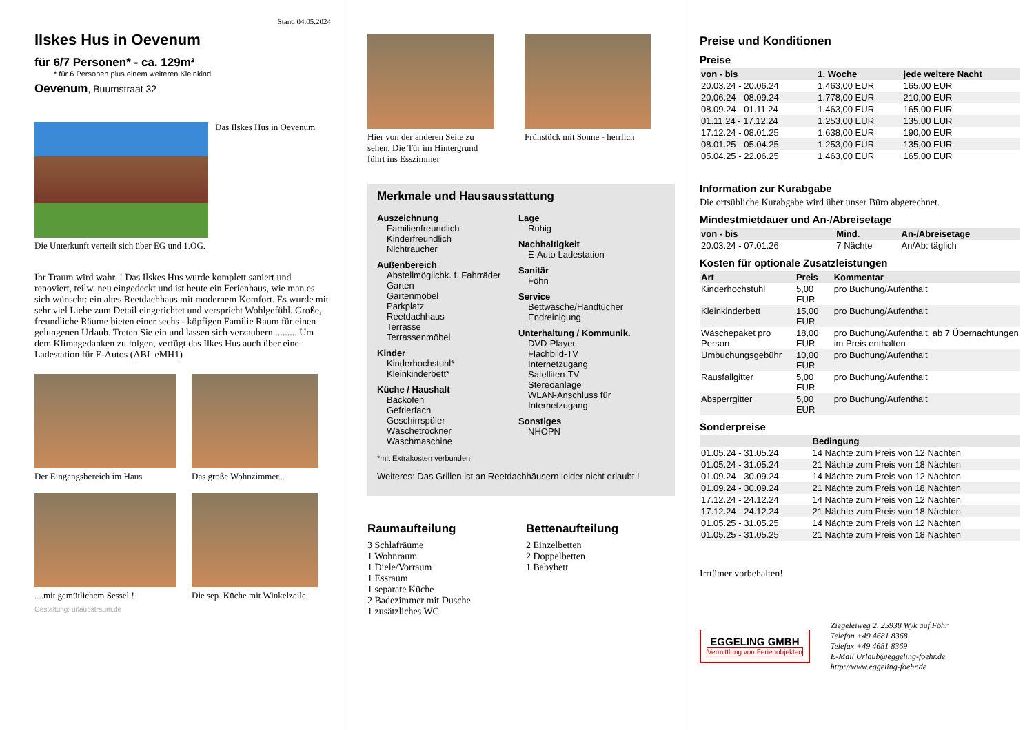Stand 04.05.2024
Ilskes Hus in Oevenum
für 6/7 Personen* - ca. 129m²
* für 6 Personen plus einem weiteren Kleinkind
Oevenum, Buurnstraat 32
Das Ilskes Hus in Oevenum
Die Unterkunft verteilt sich über EG und 1.OG.
Ihr Traum wird wahr. ! Das Ilskes Hus wurde komplett saniert und renoviert, teilw. neu eingedeckt und ist heute ein Ferienhaus, wie man es sich wünscht: ein altes Reetdachhaus mit modernem Komfort. Es wurde mit sehr viel Liebe zum Detail eingerichtet und verspricht Wohlgefühl. Große, freundliche Räume bieten einer sechs - köpfigen Familie Raum für einen gelungenen Urlaub. Treten Sie ein und lassen sich verzaubern.......... Um dem Klimagedanken zu folgen, verfügt das Ilkes Hus auch über eine Ladestation für E-Autos (ABL eMH1)
Der Eingangsbereich im Haus Das große Wohnzimmer...
....mit gemütlichem Sessel ! Die sep. Küche mit Winkelzeile
Gestaltung: urlaubstraum.de
Hier von der anderen Seite zu sehen. Die Tür im Hintergrund führt ins Esszimmer
Frühstück mit Sonne - herrlich
Merkmale und Hausausstattung
Auszeichnung
Familienfreundlich
Kinderfreundlich
Nichtraucher
Außenbereich
Abstellmöglichk. f. Fahrräder
Garten
Gartenmöbel
Parkplatz
Reetdachhaus
Terrasse
Terrassenmöbel
Kinder
Kinderhochstuhl*
Kleinkinderbett*
Küche / Haushalt
Backofen
Gefrierfach
Geschirrspüler
Wäschetrockner
Waschmaschine
Lage
Ruhig
Nachhaltigkeit
E-Auto Ladestation
Sanitär
Föhn
Service
Bettwäsche/Handtücher
Endreinigung
Unterhaltung / Kommunik.
DVD-Player
Flachbild-TV
Internetzugang
Satelliten-TV
Stereoanlage
WLAN-Anschluss für Internetzugang
Sonstiges
NHOPN
*mit Extrakosten verbunden
Weiteres: Das Grillen ist an Reetdachhäusern leider nicht erlaubt !
Raumaufteilung
3 Schlafräume
1 Wohnraum
1 Diele/Vorraum
1 Essraum
1 separate Küche
2 Badezimmer mit Dusche
1 zusätzliches WC
Bettenaufteilung
2 Einzelbetten
2 Doppelbetten
1 Babybett
Preise und Konditionen
Preise
| von - bis | 1. Woche | jede weitere Nacht |
| --- | --- | --- |
| 20.03.24 - 20.06.24 | 1.463,00 EUR | 165,00 EUR |
| 20.06.24 - 08.09.24 | 1.778,00 EUR | 210,00 EUR |
| 08.09.24 - 01.11.24 | 1.463,00 EUR | 165,00 EUR |
| 01.11.24 - 17.12.24 | 1.253,00 EUR | 135,00 EUR |
| 17.12.24 - 08.01.25 | 1.638,00 EUR | 190,00 EUR |
| 08.01.25 - 05.04.25 | 1.253,00 EUR | 135,00 EUR |
| 05.04.25 - 22.06.25 | 1.463,00 EUR | 165,00 EUR |
Information zur Kurabgabe
Die ortsübliche Kurabgabe wird über unser Büro abgerechnet.
Mindestmietdauer und An-/Abreisetage
| von - bis | Mind. | An-/Abreisetage |
| --- | --- | --- |
| 20.03.24 - 07.01.26 | 7 Nächte | An/Ab: täglich |
Kosten für optionale Zusatzleistungen
| Art | Preis | Kommentar |
| --- | --- | --- |
| Kinderhochstuhl | 5,00 EUR | pro Buchung/Aufenthalt |
| Kleinkinderbett | 15,00 EUR | pro Buchung/Aufenthalt |
| Wäschepaket pro Person | 18,00 EUR | pro Buchung/Aufenthalt, ab 7 Übernachtungen im Preis enthalten |
| Umbuchungsgebühr | 10,00 EUR | pro Buchung/Aufenthalt |
| Rausfallgitter | 5,00 EUR | pro Buchung/Aufenthalt |
| Absperrgitter | 5,00 EUR | pro Buchung/Aufenthalt |
Sonderpreise
| | Bedingung |
| --- | --- |
| 01.05.24 - 31.05.24 | 14 Nächte zum Preis von 12 Nächten |
| 01.05.24 - 31.05.24 | 21 Nächte zum Preis von 18 Nächten |
| 01.09.24 - 30.09.24 | 14 Nächte zum Preis von 12 Nächten |
| 01.09.24 - 30.09.24 | 21 Nächte zum Preis von 18 Nächten |
| 17.12.24 - 24.12.24 | 14 Nächte zum Preis von 12 Nächten |
| 17.12.24 - 24.12.24 | 21 Nächte zum Preis von 18 Nächten |
| 01.05.25 - 31.05.25 | 14 Nächte zum Preis von 12 Nächten |
| 01.05.25 - 31.05.25 | 21 Nächte zum Preis von 18 Nächten |
Irrtümer vorbehalten!
EGGELING GMBH
Vermittlung von Ferienobjekten
Ziegeleiweg 2, 25938 Wyk auf Föhr
Telefon +49 4681 8368
Telefax +49 4681 8369
E-Mail Urlaub@eggeling-foehr.de
http://www.eggeling-foehr.de